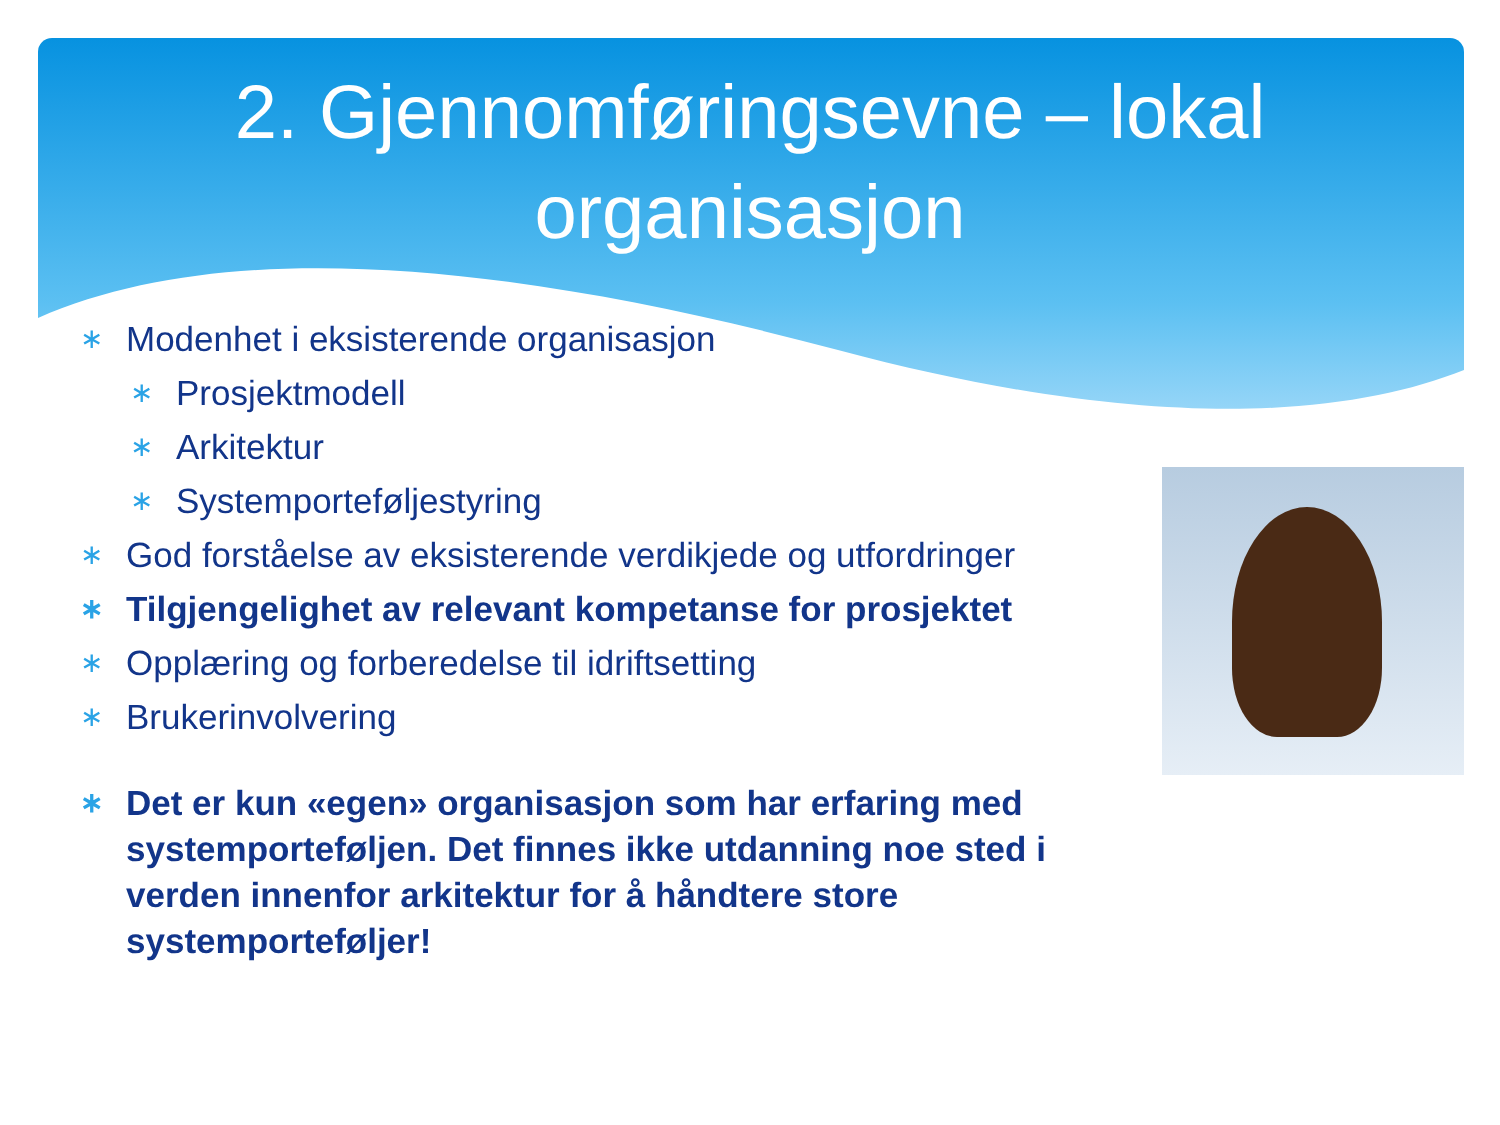2. Gjennomføringsevne – lokal
organisasjon
∗ Modenhet i eksisterende organisasjon
∗ Prosjektmodell
∗ Arkitektur
∗ Systemporteføljestyring
∗ God forståelse av eksisterende verdikjede og utfordringer
∗ Tilgjengelighet av relevant kompetanse for prosjektet
∗ Opplæring og forberedelse til idriftsetting
∗ Brukerinvolvering
∗ Det er kun «egen» organisasjon som har erfaring med systemporteføljen. Det finnes ikke utdanning noe sted i verden innenfor arkitektur for å håndtere store systemporteføljer!